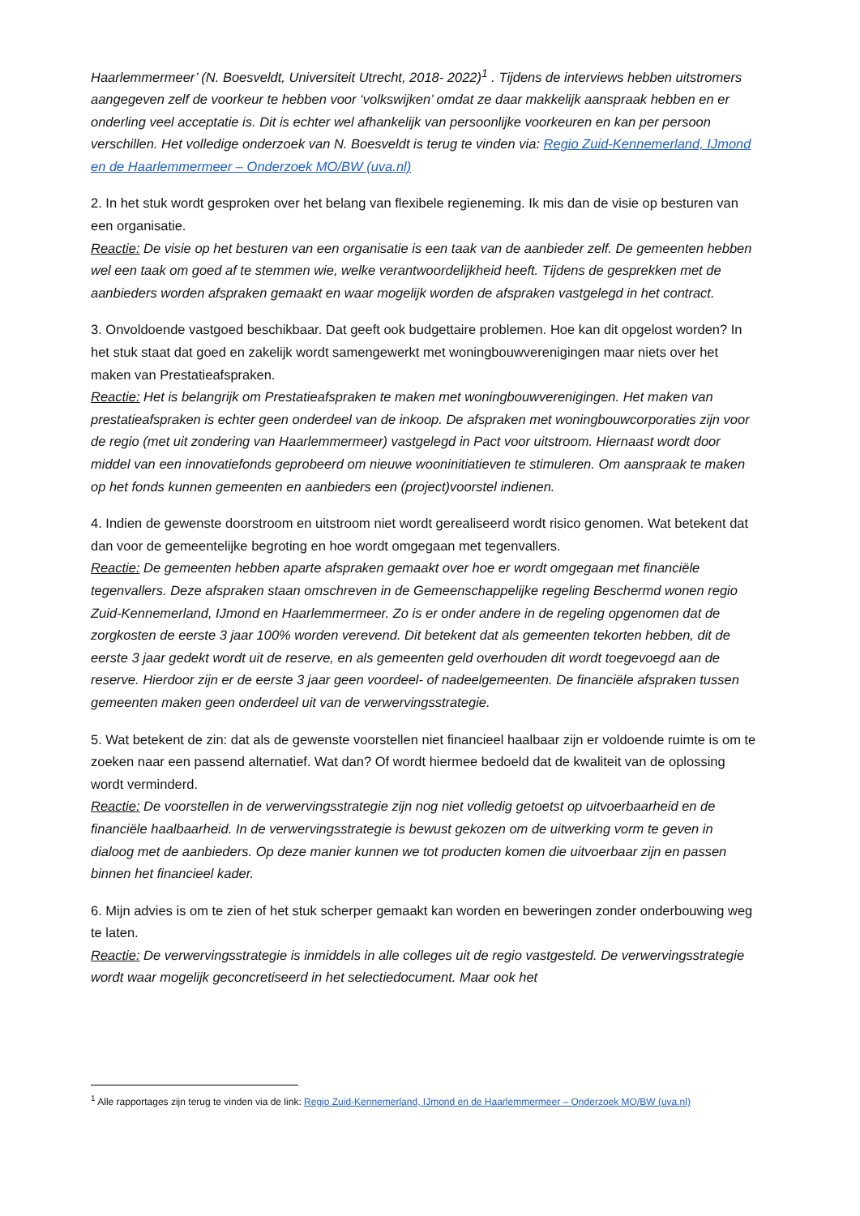Haarlemmermeer’ (N. Boesveldt, Universiteit Utrecht, 2018- 2022)<sup>1</sup> . Tijdens de interviews hebben uitstromers aangegeven zelf de voorkeur te hebben voor ‘volkswijken’ omdat ze daar makkelijk aanspraak hebben en er onderling veel acceptatie is. Dit is echter wel afhankelijk van persoonlijke voorkeuren en kan per persoon verschillen. Het volledige onderzoek van N. Boesveldt is terug te vinden via: Regio Zuid-Kennemerland, IJmond en de Haarlemmermeer – Onderzoek MO/BW (uva.nl)
2. In het stuk wordt gesproken over het belang van flexibele regieneming. Ik mis dan de visie op besturen van een organisatie.
Reactie: De visie op het besturen van een organisatie is een taak van de aanbieder zelf. De gemeenten hebben wel een taak om goed af te stemmen wie, welke verantwoordelijkheid heeft. Tijdens de gesprekken met de aanbieders worden afspraken gemaakt en waar mogelijk worden de afspraken vastgelegd in het contract.
3. Onvoldoende vastgoed beschikbaar. Dat geeft ook budgettaire problemen. Hoe kan dit opgelost worden? In het stuk staat dat goed en zakelijk wordt samengewerkt met woningbouwverenigingen maar niets over het maken van Prestatieafspraken.
Reactie: Het is belangrijk om Prestatieafspraken te maken met woningbouwverenigingen. Het maken van prestatieafspraken is echter geen onderdeel van de inkoop. De afspraken met woningbouwcorporaties zijn voor de regio (met uit zondering van Haarlemmermeer) vastgelegd in Pact voor uitstroom. Hiernaast wordt door middel van een innovatiefonds geprobeerd om nieuwe wooninitiatieven te stimuleren. Om aanspraak te maken op het fonds kunnen gemeenten en aanbieders een (project)voorstel indienen.
4. Indien de gewenste doorstroom en uitstroom niet wordt gerealiseerd wordt risico genomen. Wat betekent dat dan voor de gemeentelijke begroting en hoe wordt omgegaan met tegenvallers.
Reactie: De gemeenten hebben aparte afspraken gemaakt over hoe er wordt omgegaan met financiële tegenvallers. Deze afspraken staan omschreven in de Gemeenschappelijke regeling Beschermd wonen regio Zuid-Kennemerland, IJmond en Haarlemmermeer. Zo is er onder andere in de regeling opgenomen dat de zorgkosten de eerste 3 jaar 100% worden verevend. Dit betekent dat als gemeenten tekorten hebben, dit de eerste 3 jaar gedekt wordt uit de reserve, en als gemeenten geld overhouden dit wordt toegevoegd aan de reserve. Hierdoor zijn er de eerste 3 jaar geen voordeel- of nadeelgemeenten. De financiële afspraken tussen gemeenten maken geen onderdeel uit van de verwervingsstrategie.
5. Wat betekent de zin: dat als de gewenste voorstellen niet financieel haalbaar zijn er voldoende ruimte is om te zoeken naar een passend alternatief. Wat dan? Of wordt hiermee bedoeld dat de kwaliteit van de oplossing wordt verminderd.
Reactie: De voorstellen in de verwervingsstrategie zijn nog niet volledig getoetst op uitvoerbaarheid en de financiële haalbaarheid. In de verwervingsstrategie is bewust gekozen om de uitwerking vorm te geven in dialoog met de aanbieders. Op deze manier kunnen we tot producten komen die uitvoerbaar zijn en passen binnen het financieel kader.
6. Mijn advies is om te zien of het stuk scherper gemaakt kan worden en beweringen zonder onderbouwing weg te laten.
Reactie: De verwervingsstrategie is inmiddels in alle colleges uit de regio vastgesteld. De verwervingsstrategie wordt waar mogelijk geconcretiseerd in het selectiedocument. Maar ook het
<sup>1</sup> Alle rapportages zijn terug te vinden via de link: Regio Zuid-Kennemerland, IJmond en de Haarlemmermeer – Onderzoek MO/BW (uva.nl)